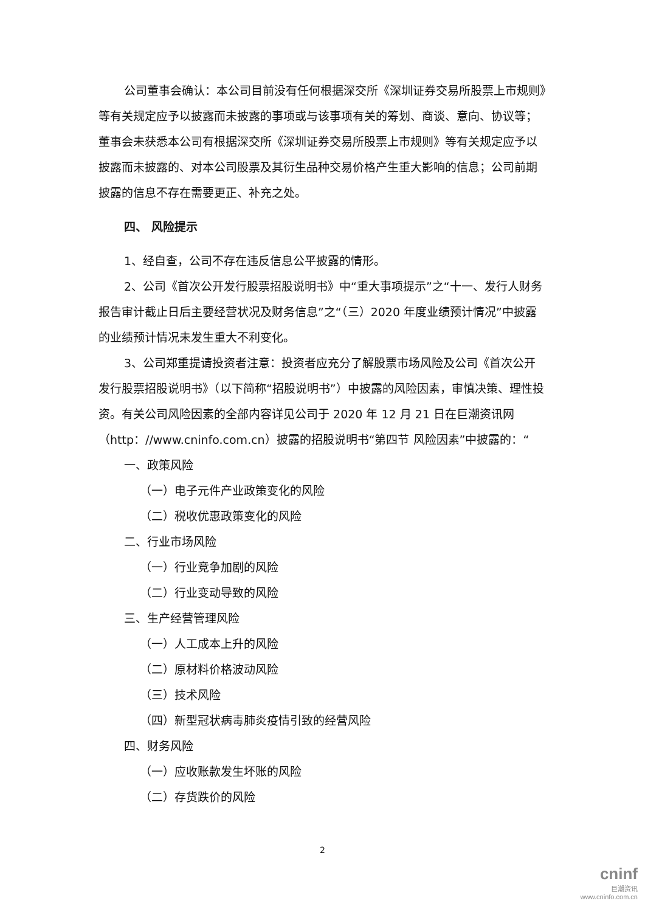公司董事会确认：本公司目前没有任何根据深交所《深圳证券交易所股票上市规则》等有关规定应予以披露而未披露的事项或与该事项有关的筹划、商谈、意向、协议等；董事会未获悉本公司有根据深交所《深圳证券交易所股票上市规则》等有关规定应予以披露而未披露的、对本公司股票及其衍生品种交易价格产生重大影响的信息；公司前期披露的信息不存在需要更正、补充之处。
四、 风险提示
1、经自查，公司不存在违反信息公平披露的情形。
2、公司《首次公开发行股票招股说明书》中“重大事项提示”之“十一、发行人财务报告审计截止日后主要经营状况及财务信息”之“（三）2020 年度业绩预计情况”中披露的业绩预计情况未发生重大不利变化。
3、公司郑重提请投资者注意：投资者应充分了解股票市场风险及公司《首次公开发行股票招股说明书》（以下简称“招股说明书”）中披露的风险因素，审慎决策、理性投资。有关公司风险因素的全部内容详见公司于 2020 年 12 月 21 日在巨潮资讯网（http：//www.cninfo.com.cn）披露的招股说明书“第四节 风险因素”中披露的：“
一、政策风险
（一）电子元件产业政策变化的风险
（二）税收优惠政策变化的风险
二、行业市场风险
（一）行业竞争加剧的风险
（二）行业变动导致的风险
三、生产经营管理风险
（一）人工成本上升的风险
（二）原材料价格波动风险
（三）技术风险
（四）新型冠状病毒肺炎疫情引致的经营风险
四、财务风险
（一）应收账款发生坏账的风险
（二）存货跌价的风险
2
cninf
巨潮资讯
www.cninfo.com.cn